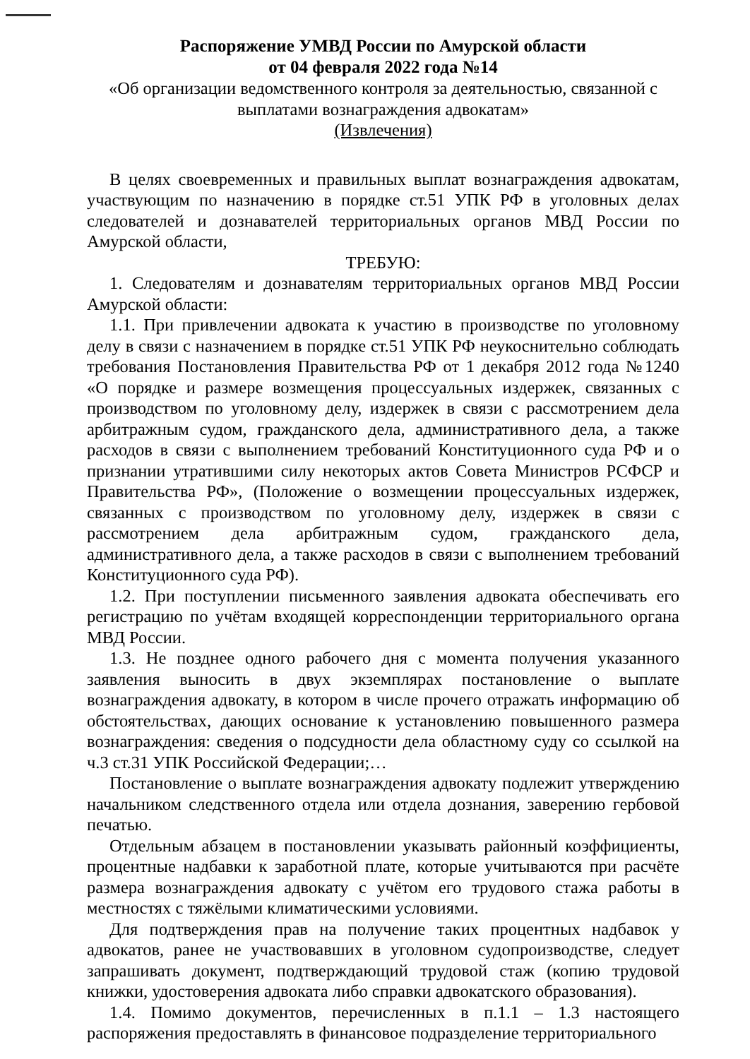Распоряжение УМВД России по Амурской области
от 04 февраля 2022 года №14
«Об организации ведомственного контроля за деятельностью, связанной с выплатами вознаграждения адвокатам»
(Извлечения)
В целях своевременных и правильных выплат вознаграждения адвокатам, участвующим по назначению в порядке ст.51 УПК РФ в уголовных делах следователей и дознавателей территориальных органов МВД России по Амурской области,
ТРЕБУЮ:
1. Следователям и дознавателям территориальных органов МВД России Амурской области:
1.1. При привлечении адвоката к участию в производстве по уголовному делу в связи с назначением в порядке ст.51 УПК РФ неукоснительно соблюдать требования Постановления Правительства РФ от 1 декабря 2012 года №1240 «О порядке и размере возмещения процессуальных издержек, связанных с производством по уголовному делу, издержек в связи с рассмотрением дела арбитражным судом, гражданского дела, административного дела, а также расходов в связи с выполнением требований Конституционного суда РФ и о признании утратившими силу некоторых актов Совета Министров РСФСР и Правительства РФ», (Положение о возмещении процессуальных издержек, связанных с производством по уголовному делу, издержек в связи с рассмотрением дела арбитражным судом, гражданского дела, административного дела, а также расходов в связи с выполнением требований Конституционного суда РФ).
1.2. При поступлении письменного заявления адвоката обеспечивать его регистрацию по учётам входящей корреспонденции территориального органа МВД России.
1.3. Не позднее одного рабочего дня с момента получения указанного заявления выносить в двух экземплярах постановление о выплате вознаграждения адвокату, в котором в числе прочего отражать информацию об обстоятельствах, дающих основание к установлению повышенного размера вознаграждения: сведения о подсудности дела областному суду со ссылкой на ч.3 ст.31 УПК Российской Федерации;…
Постановление о выплате вознаграждения адвокату подлежит утверждению начальником следственного отдела или отдела дознания, заверению гербовой печатью.
Отдельным абзацем в постановлении указывать районный коэффициенты, процентные надбавки к заработной плате, которые учитываются при расчёте размера вознаграждения адвокату с учётом его трудового стажа работы в местностях с тяжёлыми климатическими условиями.
Для подтверждения прав на получение таких процентных надбавок у адвокатов, ранее не участвовавших в уголовном судопроизводстве, следует запрашивать документ, подтверждающий трудовой стаж (копию трудовой книжки, удостоверения адвоката либо справки адвокатского образования).
1.4. Помимо документов, перечисленных в п.1.1 – 1.3 настоящего распоряжения предоставлять в финансовое подразделение территориального